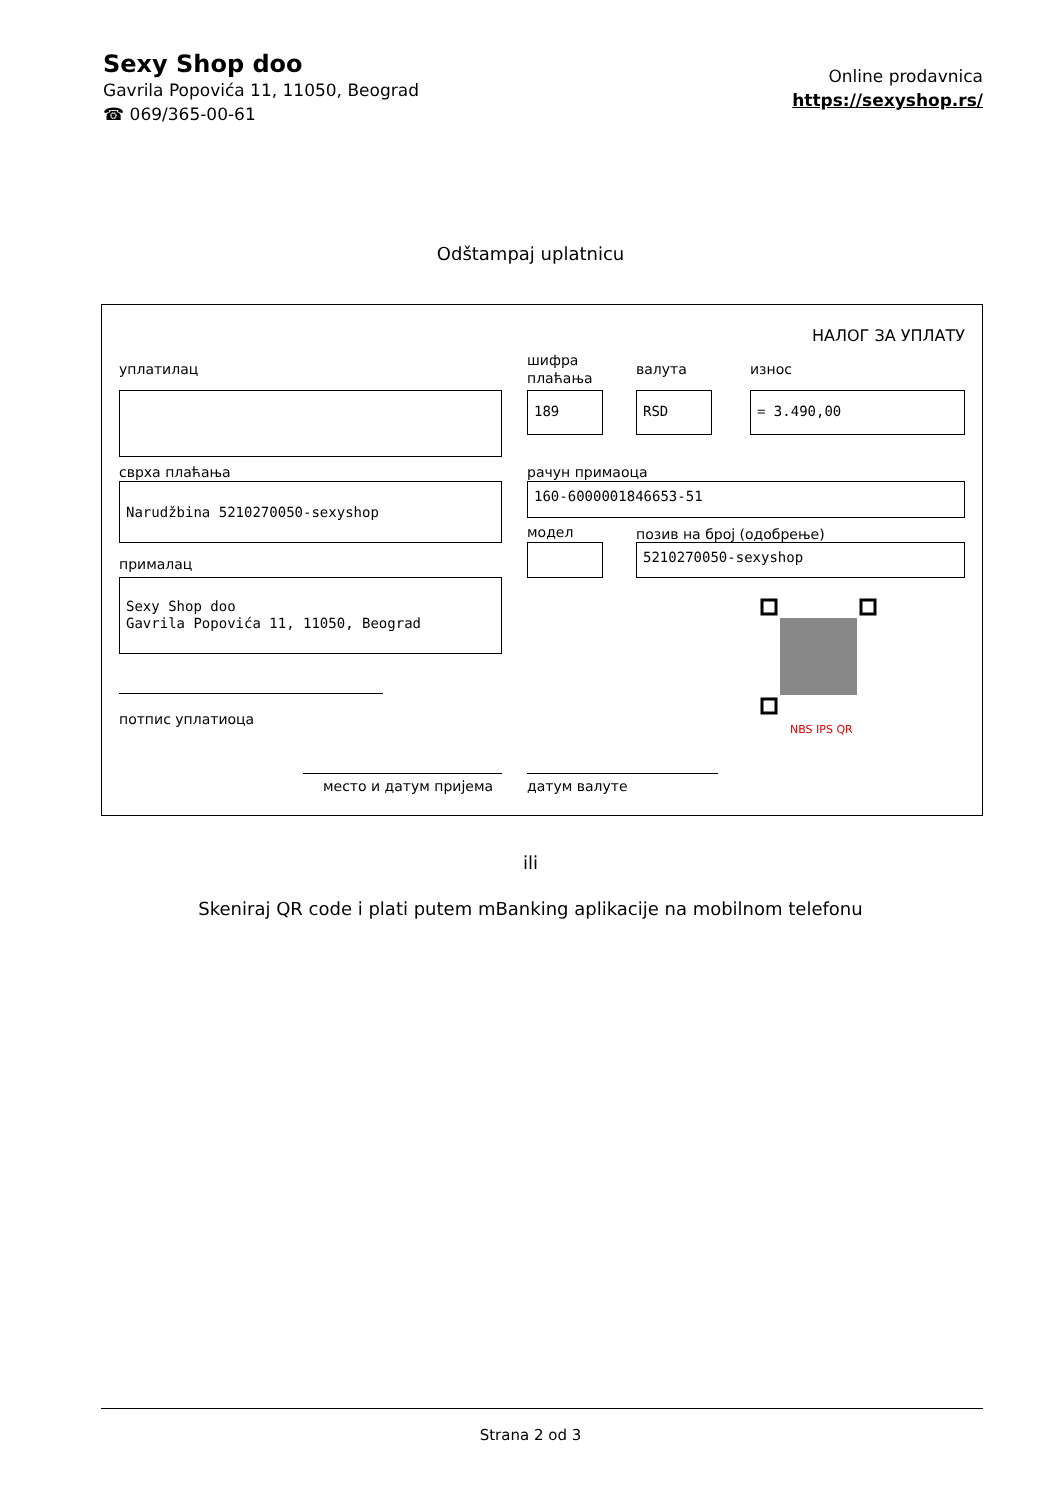Sexy Shop doo
Gavrila Popovića 11, 11050, Beograd
☎ 069/365-00-61
Online prodavnica
https://sexyshop.rs/
Odštampaj uplatnicu
НАЛОГ ЗА УПЛАТУ
уплатилац
шифра
плаћања
валута износ
189 RSD = 3.490,00
сврха плаћања рачун примаоца
Narudžbina 5210270050-sexyshop 160-6000001846653-51
модел позив на број (одобрење)
5210270050-sexyshop
прималац
Sexy Shop doo
Gavrila Popovića 11, 11050, Beograd
NBS IPS QR
потпис уплатиоца
место и датум пријема датум валуте
ili
Skeniraj QR code i plati putem mBanking aplikacije na mobilnom telefonu
Strana 2 od 3